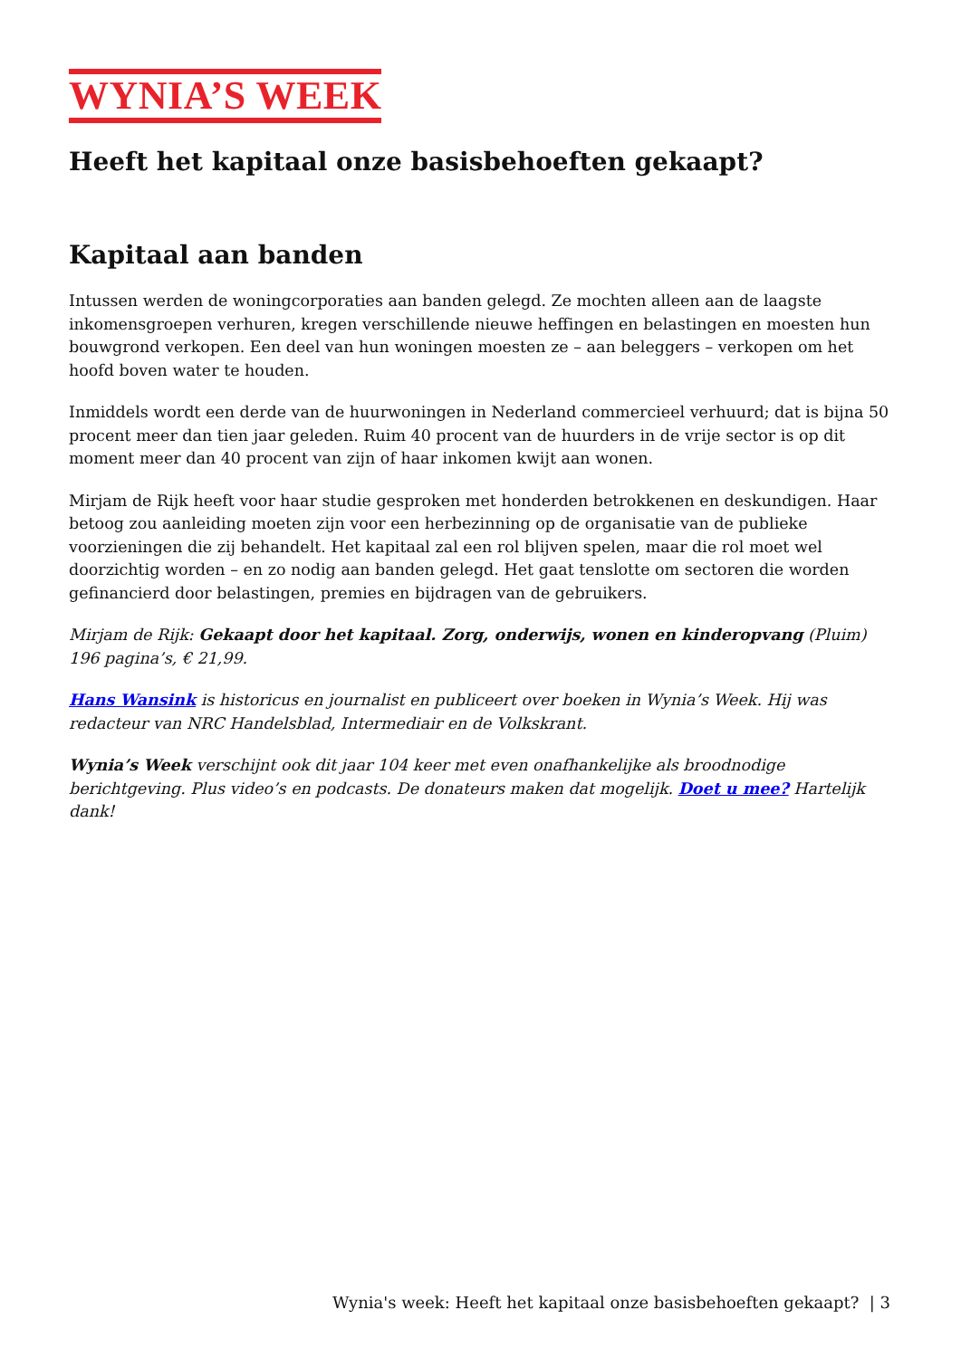WYNIA’S WEEK
Heeft het kapitaal onze basisbehoeften gekaapt?
Kapitaal aan banden
Intussen werden de woningcorporaties aan banden gelegd. Ze mochten alleen aan de laagste inkomensgroepen verhuren, kregen verschillende nieuwe heffingen en belastingen en moesten hun bouwgrond verkopen. Een deel van hun woningen moesten ze – aan beleggers – verkopen om het hoofd boven water te houden.
Inmiddels wordt een derde van de huurwoningen in Nederland commercieel verhuurd; dat is bijna 50 procent meer dan tien jaar geleden. Ruim 40 procent van de huurders in de vrije sector is op dit moment meer dan 40 procent van zijn of haar inkomen kwijt aan wonen.
Mirjam de Rijk heeft voor haar studie gesproken met honderden betrokkenen en deskundigen. Haar betoog zou aanleiding moeten zijn voor een herbezinning op de organisatie van de publieke voorzieningen die zij behandelt. Het kapitaal zal een rol blijven spelen, maar die rol moet wel doorzichtig worden – en zo nodig aan banden gelegd. Het gaat tenslotte om sectoren die worden gefinancierd door belastingen, premies en bijdragen van de gebruikers.
Mirjam de Rijk: Gekaapt door het kapitaal. Zorg, onderwijs, wonen en kinderopvang (Pluim) 196 pagina’s, € 21,99.
Hans Wansink is historicus en journalist en publiceert over boeken in Wynia’s Week. Hij was redacteur van NRC Handelsblad, Intermediair en de Volkskrant.
Wynia’s Week verschijnt ook dit jaar 104 keer met even onafhankelijke als broodnodige berichtgeving. Plus video’s en podcasts. De donateurs maken dat mogelijk. Doet u mee? Hartelijk dank!
Wynia's week: Heeft het kapitaal onze basisbehoeften gekaapt? | 3